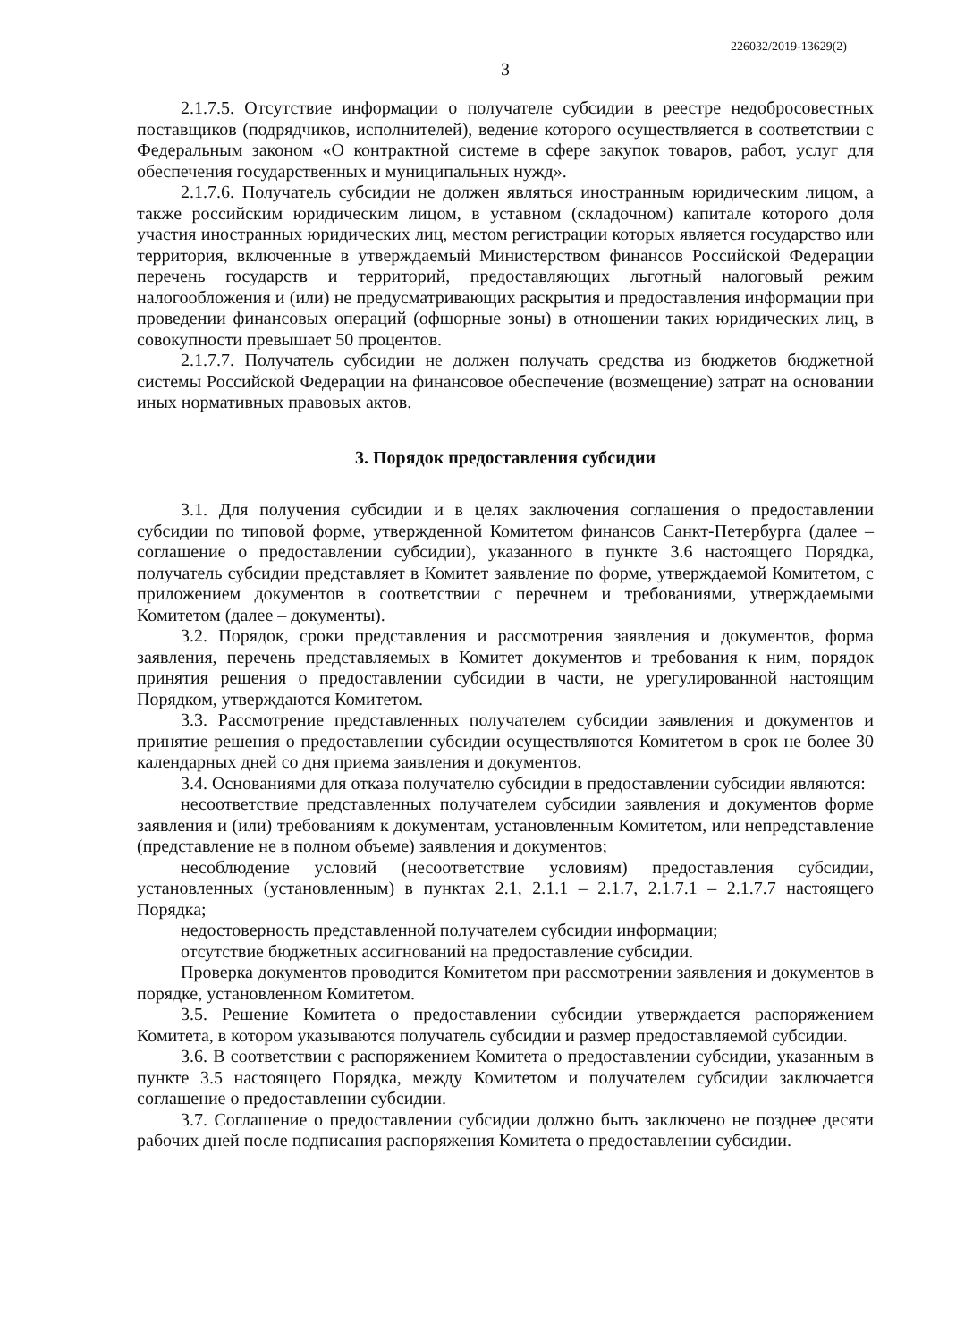226032/2019-13629(2)
3
2.1.7.5. Отсутствие информации о получателе субсидии в реестре недобросовестных поставщиков (подрядчиков, исполнителей), ведение которого осуществляется в соответствии с Федеральным законом «О контрактной системе в сфере закупок товаров, работ, услуг для обеспечения государственных и муниципальных нужд».
2.1.7.6. Получатель субсидии не должен являться иностранным юридическим лицом, а также российским юридическим лицом, в уставном (складочном) капитале которого доля участия иностранных юридических лиц, местом регистрации которых является государство или территория, включенные в утверждаемый Министерством финансов Российской Федерации перечень государств и территорий, предоставляющих льготный налоговый режим налогообложения и (или) не предусматривающих раскрытия и предоставления информации при проведении финансовых операций (офшорные зоны) в отношении таких юридических лиц, в совокупности превышает 50 процентов.
2.1.7.7. Получатель субсидии не должен получать средства из бюджетов бюджетной системы Российской Федерации на финансовое обеспечение (возмещение) затрат на основании иных нормативных правовых актов.
3. Порядок предоставления субсидии
3.1. Для получения субсидии и в целях заключения соглашения о предоставлении субсидии по типовой форме, утвержденной Комитетом финансов Санкт-Петербурга (далее – соглашение о предоставлении субсидии), указанного в пункте 3.6 настоящего Порядка, получатель субсидии представляет в Комитет заявление по форме, утверждаемой Комитетом, с приложением документов в соответствии с перечнем и требованиями, утверждаемыми Комитетом (далее – документы).
3.2. Порядок, сроки представления и рассмотрения заявления и документов, форма заявления, перечень представляемых в Комитет документов и требования к ним, порядок принятия решения о предоставлении субсидии в части, не урегулированной настоящим Порядком, утверждаются Комитетом.
3.3. Рассмотрение представленных получателем субсидии заявления и документов и принятие решения о предоставлении субсидии осуществляются Комитетом в срок не более 30 календарных дней со дня приема заявления и документов.
3.4. Основаниями для отказа получателю субсидии в предоставлении субсидии являются:
несоответствие представленных получателем субсидии заявления и документов форме заявления и (или) требованиям к документам, установленным Комитетом, или непредставление (представление не в полном объеме) заявления и документов;
несоблюдение условий (несоответствие условиям) предоставления субсидии, установленных (установленным) в пунктах 2.1, 2.1.1 – 2.1.7, 2.1.7.1 – 2.1.7.7 настоящего Порядка;
недостоверность представленной получателем субсидии информации;
отсутствие бюджетных ассигнований на предоставление субсидии.
Проверка документов проводится Комитетом при рассмотрении заявления и документов в порядке, установленном Комитетом.
3.5. Решение Комитета о предоставлении субсидии утверждается распоряжением Комитета, в котором указываются получатель субсидии и размер предоставляемой субсидии.
3.6. В соответствии с распоряжением Комитета о предоставлении субсидии, указанным в пункте 3.5 настоящего Порядка, между Комитетом и получателем субсидии заключается соглашение о предоставлении субсидии.
3.7. Соглашение о предоставлении субсидии должно быть заключено не позднее десяти рабочих дней после подписания распоряжения Комитета о предоставлении субсидии.